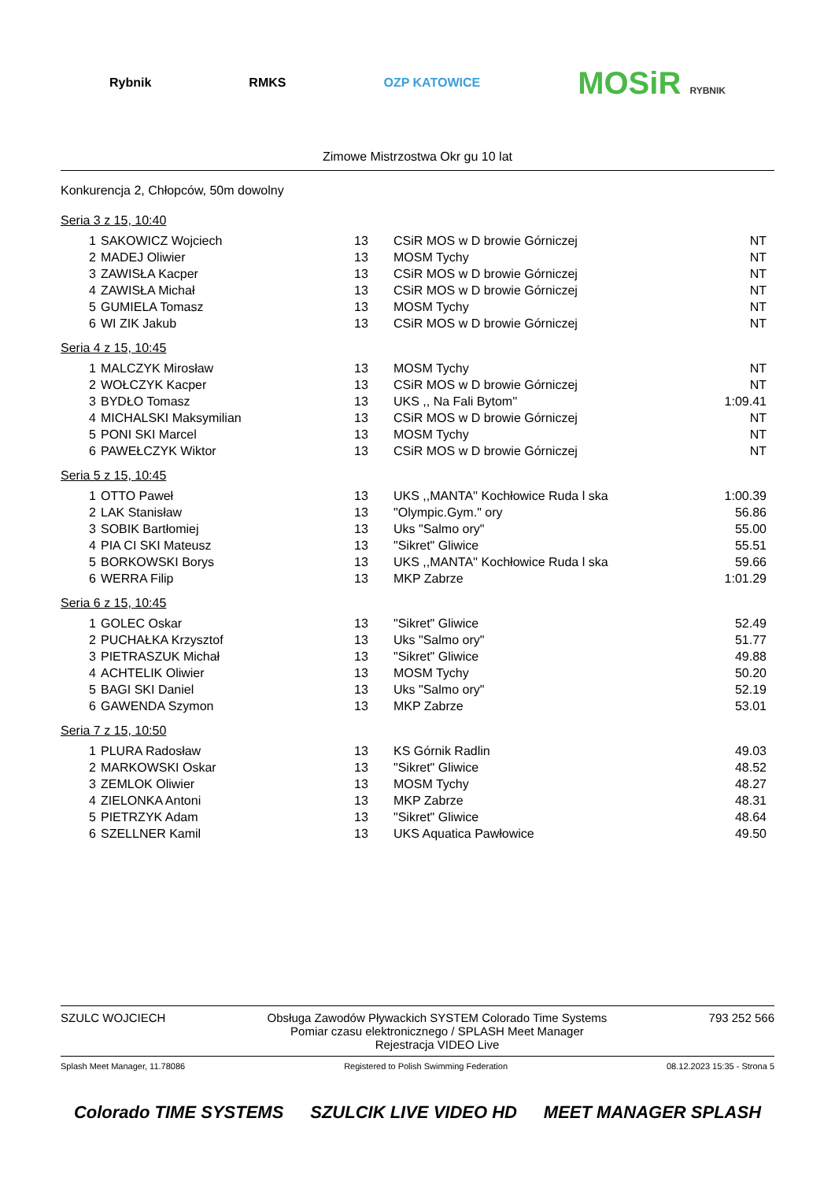Rybnik RMKS OZP KATOWICE
MOSiR RYBNIK
Zimowe Mistrzostwa Okr gu 10 lat
Konkurencja 2, Chłopców, 50m dowolny
Seria 3 z 15, 10:40
| 1 | SAKOWICZ Wojciech | 13 | CSiR MOS w D browie Górniczej | NT |
| 2 | MADEJ Oliwier | 13 | MOSM Tychy | NT |
| 3 | ZAWISŁA Kacper | 13 | CSiR MOS w D browie Górniczej | NT |
| 4 | ZAWISŁA Michał | 13 | CSiR MOS w D browie Górniczej | NT |
| 5 | GUMIELA Tomasz | 13 | MOSM Tychy | NT |
| 6 | WI ZIK Jakub | 13 | CSiR MOS w D browie Górniczej | NT |
Seria 4 z 15, 10:45
| 1 | MALCZYK Mirosław | 13 | MOSM Tychy | NT |
| 2 | WOŁCZYK Kacper | 13 | CSiR MOS w D browie Górniczej | NT |
| 3 | BYDŁO Tomasz | 13 | UKS ,, Na Fali Bytom'' | 1:09.41 |
| 4 | MICHALSKI Maksymilian | 13 | CSiR MOS w D browie Górniczej | NT |
| 5 | PONI SKI Marcel | 13 | MOSM Tychy | NT |
| 6 | PAWEŁCZYK Wiktor | 13 | CSiR MOS w D browie Górniczej | NT |
Seria 5 z 15, 10:45
| 1 | OTTO Paweł | 13 | UKS ,,MANTA'' Kochłowice Ruda l ska | 1:00.39 |
| 2 | LAK Stanisław | 13 | "Olympic.Gym." ory | 56.86 |
| 3 | SOBIK Bartłomiej | 13 | Uks "Salmo ory" | 55.00 |
| 4 | PIA CI SKI Mateusz | 13 | "Sikret" Gliwice | 55.51 |
| 5 | BORKOWSKI Borys | 13 | UKS ,,MANTA'' Kochłowice Ruda l ska | 59.66 |
| 6 | WERRA Filip | 13 | MKP Zabrze | 1:01.29 |
Seria 6 z 15, 10:45
| 1 | GOLEC Oskar | 13 | "Sikret" Gliwice | 52.49 |
| 2 | PUCHAŁKA Krzysztof | 13 | Uks "Salmo ory" | 51.77 |
| 3 | PIETRASZUK Michał | 13 | "Sikret" Gliwice | 49.88 |
| 4 | ACHTELIK Oliwier | 13 | MOSM Tychy | 50.20 |
| 5 | BAGI SKI Daniel | 13 | Uks "Salmo ory" | 52.19 |
| 6 | GAWENDA Szymon | 13 | MKP Zabrze | 53.01 |
Seria 7 z 15, 10:50
| 1 | PLURA Radosław | 13 | KS Górnik Radlin | 49.03 |
| 2 | MARKOWSKI Oskar | 13 | "Sikret" Gliwice | 48.52 |
| 3 | ZEMLOK Oliwier | 13 | MOSM Tychy | 48.27 |
| 4 | ZIELONKA Antoni | 13 | MKP Zabrze | 48.31 |
| 5 | PIETRZYK Adam | 13 | "Sikret" Gliwice | 48.64 |
| 6 | SZELLNER Kamil | 13 | UKS Aquatica Pawłowice | 49.50 |
SZULC WOJCIECH Obsługa Zawodów Pływackich SYSTEM Colorado Time Systems
Pomiar czasu elektronicznego / SPLASH Meet Manager
Rejestracja VIDEO Live
793 252 566
Splash Meet Manager, 11.78086 Registered to Polish Swimming Federation
08.12.2023 15:35 - Strona 5
Colorado TIME SYSTEMS SZULCIK LIVE VIDEO HD MEET MANAGER SPLASH